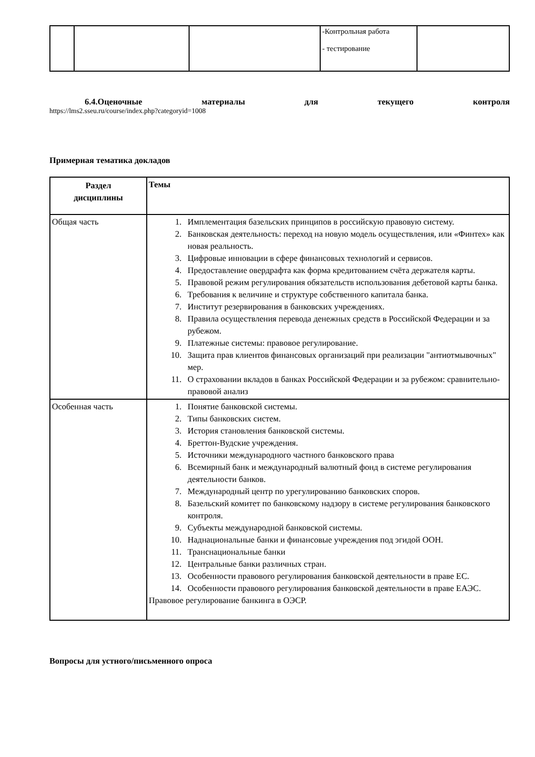| | | | -Контрольная работа - тестирование | |
6.4.Оценочные материалы для текущего контроля
https://lms2.sseu.ru/course/index.php?categoryid=1008
Примерная тематика докладов
| Раздел дисциплины | Темы |
| --- | --- |
| Общая часть | 1. Имплементация базельских принципов в российскую правовую систему. 2. Банковская деятельность: переход на новую модель осуществления, или «Финтех» как новая реальность. 3. Цифровые инновации в сфере финансовых технологий и сервисов. 4. Предоставление овердрафта как форма кредитованием счёта держателя карты. 5. Правовой режим регулирования обязательств использования дебетовой карты банка. 6. Требования к величине и структуре собственного капитала банка. 7. Институт резервирования в банковских учреждениях. 8. Правила осуществления перевода денежных средств в Российской Федерации и за рубежом. 9. Платежные системы: правовое регулирование. 10. Защита прав клиентов финансовых организаций при реализации "антиотмывочных" мер. 11. О страховании вкладов в банках Российской Федерации и за рубежом: сравнительно-правовой анализ |
| Особенная часть | 1. Понятие банковской системы. 2. Типы банковских систем. 3. История становления банковской системы. 4. Бреттон-Вудские учреждения. 5. Источники международного частного банковского права 6. Всемирный банк и международный валютный фонд в системе регулирования деятельности банков. 7. Международный центр по урегулированию банковских споров. 8. Базельский комитет по банковскому надзору в системе регулирования банковского контроля. 9. Субъекты международной банковской системы. 10. Наднациональные банки и финансовые учреждения под эгидой ООН. 11. Транснациональные банки 12. Центральные банки различных стран. 13. Особенности правового регулирования банковской деятельности в праве ЕС. 14. Особенности правового регулирования банковской деятельности в праве ЕАЭС. Правовое регулирование банкинга в ОЭСР. |
Вопросы для устного/письменного опроса